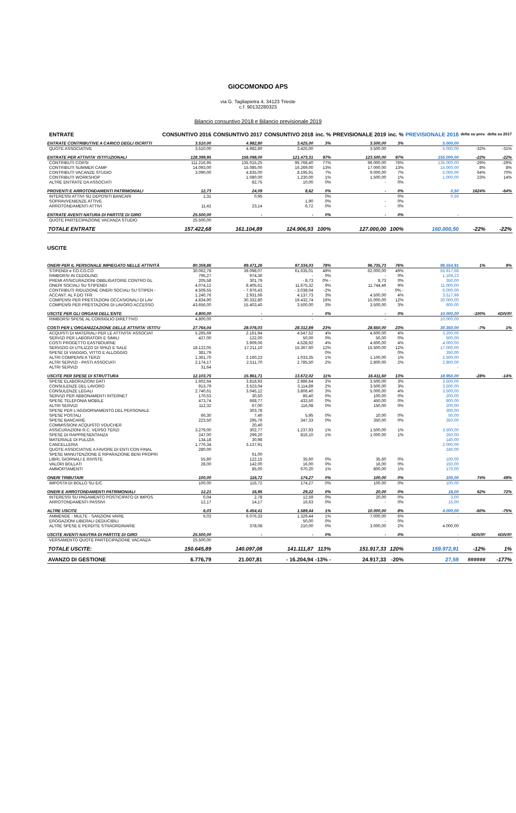GIOCOMONDO APS
via G. Tagliapietra 4, 34123 Trieste
c.f. 90132280323
Bilancio consuntivo 2018 e Bilancio previsionale 2019
| ENTRATE | CONSUNTIVO 2016 | CONSUNTIVO 2017 | CONSUNTIVO 2018 | inc. % | PREVISIONALE 2019 | inc. % | PREVISIONALE 2018 | delta su prev. | delta su 2017 |
| --- | --- | --- | --- | --- | --- | --- | --- | --- | --- |
| ENTRATE CONTRIBUTIVE A CARICO DEGLI ISCRITTI | 3.510,00 | 4.982,80 | 3.425,00 | 3% | 3.500,00 | 3% | 5.000,00 | | |
| QUOTE ASSOCIATIVE | 3.510,00 | 4.982,80 | 3.425,00 | | 3.500,00 | | 5.000,00 | -32% | -31% |
| ENTRATE PER ATTIVITA' ISTITUZIONALI | 128.399,95 | 156.098,00 | 121.473,31 | 97% | 123.500,00 | 97% | 155.000,00 | -22% | -22% |
| CONTRIBUTI CORSI | 111.216,95 | 135.015,25 | 95.768,40 | 77% | 96.000,00 | 76% | 135.000,00 | -29% | -29% |
| CONTRIBUTI SUMMER CAMP | 14.093,00 | 15.085,00 | 16.269,00 | 13% | 17.000,00 | 13% | 15.000,00 | 8% | 8% |
| CONTRIBUTI VACANZE STUDIO | 3.090,00 | 4.835,00 | 8.195,91 | 7% | 9.000,00 | 7% | 5.000,00 | 64% | 70% |
| CONTRIBUTI WORKSHOP | | 1.080,00 | 1.230,00 | 1% | 1.500,00 | 1% | 1.000,00 | 23% | 14% |
| ALTRE ENTRATE DA ASSOCIATI | | 82,75 | 10,00 | 0% | - | 0% | | | |
| PROVENTI E ARROTONDAMENTI PATRIMONIALI | 12,73 | 24,09 | 8,62 | 0% | - | 0% | 0,50 | 1624% | -64% |
| INTERESSI ATTIVI SU DEPOSITI BANCARI | 1,31 | 0,95 | | 0% | | 0% | 0,50 | | |
| SOPRAVVENIENZE ATTIVE | | | 1,90 | 0% | - | 0% | | | |
| ARROTONDAMENTI ATTIVI | 11,42 | 23,14 | 6,72 | 0% | - | 0% | | | |
| ENTRATE AVENTI NATURA DI PARTITE DI GIRO | 25.500,00 | - | - | 0% | - | 0% | - | | |
| QUOTE PARTECIPAZIONE VACANZA STUDIO | 25.500,00 | | | | | | | | |
| TOTALE ENTRATE | 157.422,68 | 161.104,89 | 124.906,93 | 100% | 127.000,00 | 100% | 160.000,50 | -22% | -22% |
| USCITE | | | | | | | | | |
| ONERI PER IL PERSONALE IMPIEGATO NELLE ATTIVITÀ | 80.359,86 | 89.471,26 | 97.334,03 | 78% | 96.735,73 | 76% | 96.554,91 | 1% | 9% |
| STIPENDI e CO.CO.CO | 30.062,78 | 39.098,07 | 61.635,01 | 49% | 62.000,00 | 49% | 55.917,68 | | |
| RIMBORSI IN CEDOLINO | 795,27 | 974,36 | - | 0% | - | 0% | 1.169,23 | | |
| PREMI ASSICURAZIONI OBBLIGATORIE CONTRO GL | 205,58 | 301,79 | - 8,73 | 0% - | 8,73 | 0% | 350,00 | | |
| ONERI SOCIALI SU STIPENDI | 4.074,12 | 8.405,61 | 11.675,32 | 9% | 11.744,46 | 9% | 11.000,00 | | |
| CONTRIBUTI RIDUZIONE ONERI SOCIALI SU STIPEN - | 4.509,55 | - 7.976,43 | - 3.038,04 | -2% | - | 0% - | 6.000,00 | | |
| ACCANT. AL F.DO TFR | 1.240,76 | 2.931,66 | 4.137,73 | 3% | 4.500,00 | 4% | 3.517,99 | | |
| COMPENSI PER PRESTAZIONI OCCASIONALI DI LAV | 4.834,90 | 30.332,80 | 19.432,74 | 16% | 15.000,00 | 12% | 30.000,00 | | |
| COMPENSI PER PRESTAZIONI DI LAVORO ACCESSO | 43.656,00 | 15.403,40 | 3.500,00 | 3% | 3.500,00 | 3% | 600,00 | | |
| USCITE PER GLI ORGANI DELL'ENTE | 4.800,00 | - | - | 0% | - | 0% | 10.000,00 | -100% | #DIV/0! |
| RIMBORSI SPESE AL CONSIGLIO DIRETTIVO | 4.800,00 | - | - | | - | | 10.000,00 | | |
| COSTI PER L'ORGANIZZAZIONE DELLE ATTIVITA' ISTITU | 27.764,04 | 28.076,03 | 28.312,89 | 23% | 28.650,00 | 23% | 30.350,00 | -7% | 1% |
| ACQUISTI DI MATERIALI PER LE ATTIVITA' ASSOCIAT | 5.265,69 | 2.161,94 | 4.547,52 | 4% | 4.600,00 | 4% | 3.200,00 | | |
| SERVIZI PER LABORATORI E SIMILI | 427,00 | 122,00 | 50,00 | 0% | 50,00 | 0% | 500,00 | | |
| COSTI PROGETTO EASTBOURNE | | 3.909,06 | 4.528,92 | 4% | 4.600,00 | 4% | 4.000,00 | | |
| SERVIZIO DI UTILIZZO DI SPAZI E SALE | 18.122,05 | 17.211,10 | 15.367,60 | 12% | 15.500,00 | 12% | 17.000,00 | | |
| SPESE DI VIAGGIO, VITTO E ALLOGGIO | 381,79 | | | 0% | | 0% | 350,00 | | |
| ALTRI COMPENSI A TERZI | 1.361,70 | 2.160,23 | 1.033,35 | 1% | 1.100,00 | 1% | 2.500,00 | | |
| ALTRI SERVIZI - PASTI ASSOCIATI | 2.174,17 | 2.511,70 | 2.785,50 | 2% | 2.800,00 | 2% | 2.800,00 | | |
| ALTRI SERVIZI | 31,64 | | | | | | - | | |
| USCITE PER SPESE DI STRUTTURA | 12.103,75 | 15.961,71 | 13.672,02 | 11% | 16.411,60 | 13% | 18.950,00 | -28% | -14% |
| SPESE ELABORAZIONI DATI | 1.602,64 | 3.818,93 | 2.986,64 | 2% | 3.500,00 | 3% | 3.500,00 | | |
| CONSULENZE DEL LAVORO | 913,79 | 3.523,04 | 3.114,89 | 2% | 3.500,00 | 3% | 3.500,00 | | |
| CONSULENZE LEGALI | 2.740,61 | 3.045,12 | 3.806,40 | 3% | 5.000,00 | 4% | 3.500,00 | | |
| SERVIZI PER ABBONAMENTI INTERNET | 170,53 | 30,50 | 85,40 | 0% | 100,00 | 0% | 200,00 | | |
| SPESE TELEFONIA MOBILE | 473,74 | 668,77 | 433,50 | 0% | 450,00 | 0% | 800,00 | | |
| ALTRI SERVIZI | 112,32 | 67,00 | 116,08 | 0% | 150,00 | 0% | 200,00 | | |
| SPESE PER L'AGGIORNAMENTO DEL PERSONALE | | 303,78 | | | | | 300,00 | | |
| SPESE POSTALI | 66,30 | 7,40 | 5,95 | 0% | 10,00 | 0% | 50,00 | | |
| SPESE BANCARIE | 223,50 | 295,76 | 347,33 | 0% | 350,00 | 0% | 350,00 | | |
| COMMISSIONI ACQUISTO VOUCHER | | 20,40 | | | | | - | | |
| ASSICURAZIONI R.C. VERSO TERZI | 3.279,00 | 302,77 | 1.237,93 | 1% | 1.500,00 | 1% | 3.500,00 | | |
| SPESE DI RAPPRESENTANZA | 247,00 | 299,20 | 816,10 | 1% | 1.000,00 | 1% | 250,00 | | |
| MATERIALE DI PULIZIA | 134,18 | 30,98 | | | | | 140,00 | | |
| CANCELLERIA | 1.776,34 | 3.137,91 | | | | | 2.000,00 | | |
| QUOTE ASSOCIATIVE A FAVORE DI ENTI CON FINAL | 280,00 | | | | | | 240,00 | | |
| SPESE MANUTENZIONE E RIPARAZIONE BENI PROPRI | | 61,00 | | | | | | | |
| LIBRI, GIORNALI E RIVISTE | 55,80 | 122,15 | 35,60 | 0% | 35,60 | 0% | 100,00 | | |
| VALORI BOLLATI | 28,00 | 142,00 | 16,00 | 0% | 16,00 | 0% | 150,00 | | |
| AMMORTAMENTI | | 85,00 | 670,20 | 1% | 800,00 | 1% | 170,00 | | |
| ONERI TRIBUTARI | 100,00 | 116,72 | 174,27 | 0% | 100,00 | 0% | 100,00 | 74% | 49% |
| IMPOSTA DI BOLLO SU E/C | 100,00 | 116,72 | 174,27 | 0% | 100,00 | 0% | 100,00 | | |
| ONERI E ARROTONDAMENTI PATRIMONIALI | 12,21 | 16,95 | 29,22 | 0% | 20,00 | 0% | 18,00 | 62% | 72% |
| INTERESSI SU PAGAMENTO POSTICIPATO DI IMPOS | 0,04 | 2,78 | 12,59 | 0% | 20,00 | 0% | 3,00 | | |
| ARROTONDAMENTI PASSIVI | 12,17 | 14,17 | 16,63 | 0% | - | 0% | 15,00 | | |
| ALTRE USCITE | 6,03 | 6.454,41 | 1.589,44 | 1% | 10.000,00 | 8% | 4.000,00 | -60% | -75% |
| AMMENDE - MULTE - SANZIONI VARIE | 6,03 | 6.076,33 | 1.329,44 | 1% | 7.000,00 | 6% | - | | |
| EROGAZIONI LIBERALI DEDUCIBILI | | | 50,00 | 0% | - | 0% | | | |
| ALTRE SPESE E PERDITE STRAORDINARIE | | 378,08 | 210,00 | 0% | 3.000,00 | 2% | 4.000,00 | | |
| USCITE AVENTI NAUTRA DI PARTITE DI GIRO | 25.500,00 | - | - | 0% | - | 0% | - | #DIV/0! | #DIV/0! |
| VERSAMENTO QUOTE PARTECIPAZIONE VACANZA | 25.500,00 | | | | | | - | | |
| TOTALE USCITE: | 150.645,89 | 140.097,08 | 141.111,87 | 113% | 151.917,33 | 120% | 159.972,91 | -12% | 1% |
| AVANZO DI GESTIONE | 6.776,79 | 21.007,81 | - 16.204,94 | -13% - | 24.917,33 | -20% | 27,59 | ###### | -177% |